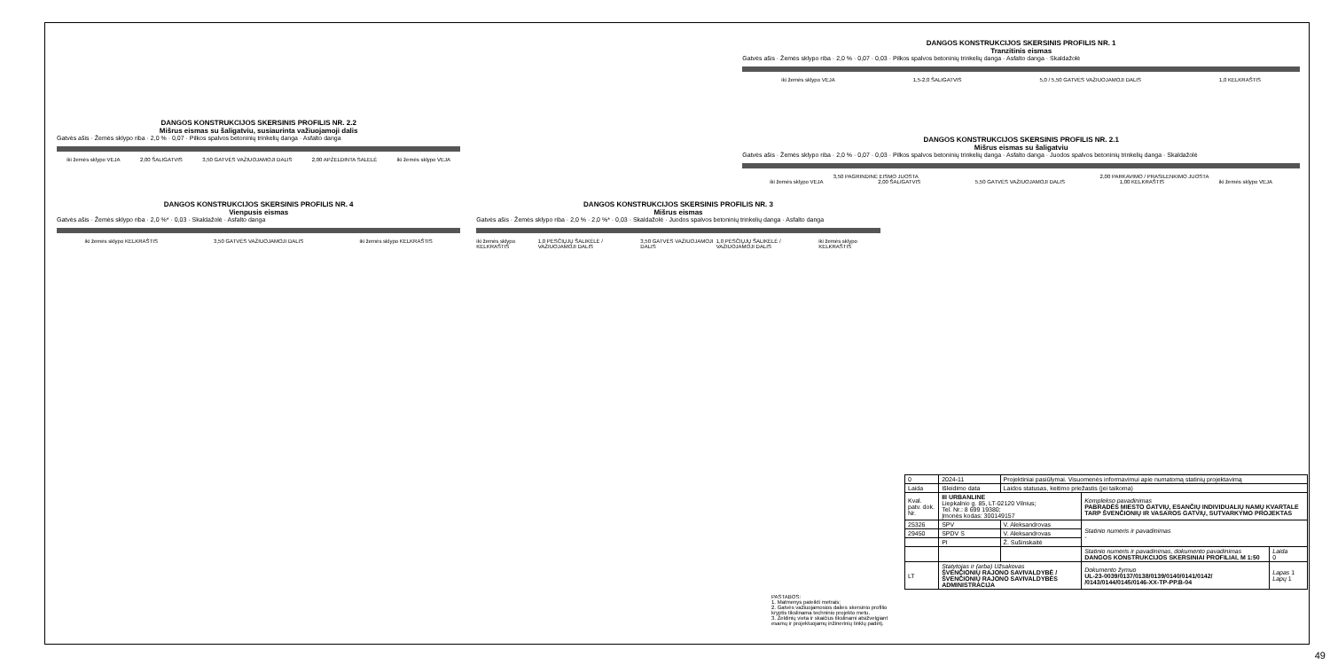DANGOS KONSTRUKCIJOS SKERSINIS PROFILIS NR. 2.2
Mišrus eismas su šaligatviu, susiaurinta važiuojamoji dalis
Gatvės ašis · Žemės sklypo riba · 2,0 % · 0,07 · Pilkos spalvos betoninių trinkelių danga · Asfalto danga
iki žemės sklypo VEJA 2,00 ŠALIGATVIS 3,50 GATVĖS VAŽIUOJAMOJI DALIS 2,00 APŽELDINTA SALELĖ iki žemės sklypo VEJA
DANGOS KONSTRUKCIJOS SKERSINIS PROFILIS NR. 1
Tranzitinis eismas
Gatvės ašis · Žemės sklypo riba · 2,0 % · 0,07 · 0,03 · Pilkos spalvos betoninių trinkelių danga · Asfalto danga · Skaldažolė
iki žemės sklypo VEJA 1,5-2,0 ŠALIGATVIS 5,0 / 5,50 GATVĖS VAŽIUOJAMOJI DALIS 1,0 KELKRAŠTIS
DANGOS KONSTRUKCIJOS SKERSINIS PROFILIS NR. 2.1
Mišrus eismas su šaligatviu
Gatvės ašis · Žemės sklypo riba · 2,0 % · 0,07 · 0,03 · Pilkos spalvos betoninių trinkelių danga · Asfalto danga · Juodos spalvos betoninių trinkelių danga · Skaldažolė
3,50 PAGRINDINĖ EISMO JUOSTA 2,00 PARKAVIMO / PRASILENKIMO JUOSTA
iki žemės sklypo VEJA 2,00 ŠALIGATVIS 5,50 GATVĖS VAŽIUOJAMOJI DALIS 1,00 KELKRAŠTIS iki žemės sklypo VEJA
DANGOS KONSTRUKCIJOS SKERSINIS PROFILIS NR. 4
Vienpusis eismas
Gatvės ašis · Žemės sklypo riba · 2,0 %* · 0,03 · Skaldažolė · Asfalto danga
iki žemės sklypo KELKRAŠTIS 3,50 GATVĖS VAŽIUOJAMOJI DALIS iki žemės sklypo KELKRAŠTIS
DANGOS KONSTRUKCIJOS SKERSINIS PROFILIS NR. 3
Mišrus eismas
Gatvės ašis · Žemės sklypo riba · 2,0 % · 2,0 %* · 0,03 · Skaldažolė · Juodos spalvos betoninių trinkelių danga · Asfalto danga
iki žemės sklypo KELKRAŠTIS 1,0 PĖSČIŲJŲ ŠALIKĖLĖ / VAŽIUOJAMOJI DALIS 3,50 GATVĖS VAŽIUOJAMOJI DALIS 1,0 PĖSČIŲJŲ ŠALIKĖLĖ / VAŽIUOJAMOJI DALIS iki žemės sklypo KELKRAŠTIS
PASTABOS:
1. Matmenys pateikti metrais;
2. Gatvės važiuojamosios dalies skersinio profilio kryptis tikslinama techninio projekto metu.
3. Želdinių vieta ir skaičius tikslinami atsižvelgiant esamų ir projektuojamų inžinerinių tinklų padėtį.
| 0 | 2024-11 | Projektiniai pasiūlymai. Visuomenės informavimui apie numatomą statinių projektavimą | | |
| Laida | Išleidimo data | Laidos statusas, keitimo priežastis (jei taikoma) | | |
| Kval. patv. dok. Nr. | III URBANLINE Liepkalnio g. 85, LT-02120 Vilnius; Tel. Nr.: 8 699 19380; Įmonės kodas: 300149157 | | Komplekso pavadinimas PABRADĖS MIESTO GATVIŲ, ESANČIŲ INDIVIDUALIŲ NAMŲ KVARTALE TARP ŠVENČIONIŲ IR VASAROS GATVIŲ, SUTVARKYMO PROJEKTAS | |
| 25326 | SPV | V. Aleksandrovas | Statinio numeris ir pavadinimas - | |
| 29450 | SPDV S | V. Aleksandrovas | | |
| | PI | Ž. Sušinskaitė | | |
| | | | Statinio numeris ir pavadinimas, dokumento pavadinimas DANGOS KONSTRUKCIJOS SKERSINIAI PROFILIAI, M 1:50 | Laida 0 |
| LT | Statytojas ir (arba) Užsakovas ŠVENČIONIŲ RAJONO SAVIVALDYBĖ / ŠVENČIONIŲ RAJONO SAVIVALDYBĖS ADMINISTRACIJA | | Dokumento žymuo UL-23-0039/0137/0138/0139/0140/0141/0142/ /0143/0144/0145/0146-XX-TP-PP.B-04 | Lapas 1 Lapų 1 |
49